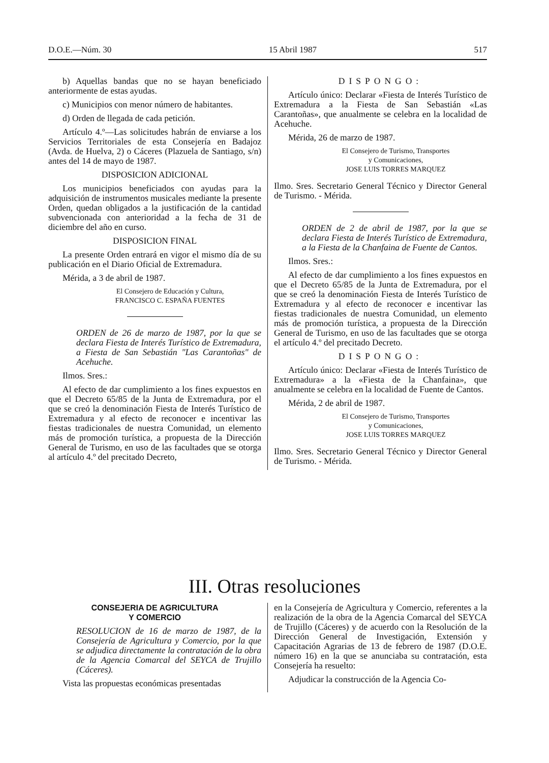D.O.E.—Núm. 30 15 Abril 1987 517
b) Aquellas bandas que no se hayan beneficiado anteriormente de estas ayudas.
c) Municipios con menor número de habitantes.
d) Orden de llegada de cada petición.
Artículo 4.º—Las solicitudes habrán de enviarse a los Servicios Territoriales de esta Consejería en Badajoz (Avda. de Huelva, 2) o Cáceres (Plazuela de Santiago, s/n) antes del 14 de mayo de 1987.
DISPOSICION ADICIONAL
Los municipios beneficiados con ayudas para la adquisición de instrumentos musicales mediante la presente Orden, quedan obligados a la justificación de la cantidad subvencionada con anterioridad a la fecha de 31 de diciembre del año en curso.
DISPOSICION FINAL
La presente Orden entrará en vigor el mismo día de su publicación en el Diario Oficial de Extremadura.
Mérida, a 3 de abril de 1987.
El Consejero de Educación y Cultura,
FRANCISCO C. ESPAÑA FUENTES
ORDEN de 26 de marzo de 1987, por la que se declara Fiesta de Interés Turístico de Extremadura, a Fiesta de San Sebastián "Las Carantoñas" de Acehuche.
Ilmos. Sres.:
Al efecto de dar cumplimiento a los fines expuestos en que el Decreto 65/85 de la Junta de Extremadura, por el que se creó la denominación Fiesta de Interés Turístico de Extremadura y al efecto de reconocer e incentivar las fiestas tradicionales de nuestra Comunidad, un elemento más de promoción turística, a propuesta de la Dirección General de Turismo, en uso de las facultades que se otorga al artículo 4.º del precitado Decreto,
DISPONGO:
Artículo único: Declarar «Fiesta de Interés Turístico de Extremadura a la Fiesta de San Sebastián «Las Carantoñas», que anualmente se celebra en la localidad de Acehuche.
Mérida, 26 de marzo de 1987.
El Consejero de Turismo, Transportes
y Comunicaciones,
JOSE LUIS TORRES MARQUEZ
Ilmo. Sres. Secretario General Técnico y Director General de Turismo. - Mérida.
ORDEN de 2 de abril de 1987, por la que se declara Fiesta de Interés Turístico de Extremadura, a la Fiesta de la Chanfaina de Fuente de Cantos.
Ilmos. Sres.:
Al efecto de dar cumplimiento a los fines expuestos en que el Decreto 65/85 de la Junta de Extremadura, por el que se creó la denominación Fiesta de Interés Turístico de Extremadura y al efecto de reconocer e incentivar las fiestas tradicionales de nuestra Comunidad, un elemento más de promoción turística, a propuesta de la Dirección General de Turismo, en uso de las facultades que se otorga el artículo 4.º del precitado Decreto.
DISPONGO:
Artículo único: Declarar «Fiesta de Interés Turístico de Extremadura» a la «Fiesta de la Chanfaina», que anualmente se celebra en la localidad de Fuente de Cantos.
Mérida, 2 de abril de 1987.
El Consejero de Turismo, Transportes
y Comunicaciones,
JOSE LUIS TORRES MARQUEZ
Ilmo. Sres. Secretario General Técnico y Director General de Turismo. - Mérida.
III. Otras resoluciones
CONSEJERIA DE AGRICULTURA
Y COMERCIO
RESOLUCION de 16 de marzo de 1987, de la Consejería de Agricultura y Comercio, por la que se adjudica directamente la contratación de la obra de la Agencia Comarcal del SEYCA de Trujillo (Cáceres).
Vista las propuestas económicas presentadas
en la Consejería de Agricultura y Comercio, referentes a la realización de la obra de la Agencia Comarcal del SEYCA de Trujillo (Cáceres) y de acuerdo con la Resolución de la Dirección General de Investigación, Extensión y Capacitación Agrarias de 13 de febrero de 1987 (D.O.E. número 16) en la que se anunciaba su contratación, esta Consejería ha resuelto:
Adjudicar la construcción de la Agencia Co-